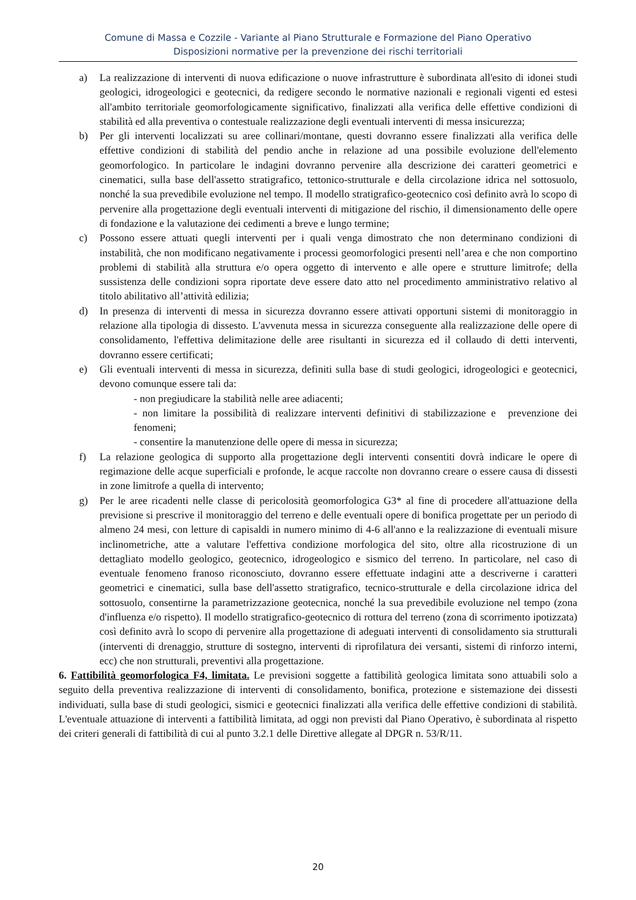Comune di Massa e Cozzile - Variante al Piano Strutturale e Formazione del Piano Operativo
Disposizioni normative per la prevenzione dei rischi territoriali
a) La realizzazione di interventi di nuova edificazione o nuove infrastrutture è subordinata all'esito di idonei studi geologici, idrogeologici e geotecnici, da redigere secondo le normative nazionali e regionali vigenti ed estesi all'ambito territoriale geomorfologicamente significativo, finalizzati alla verifica delle effettive condizioni di stabilità ed alla preventiva o contestuale realizzazione degli eventuali interventi di messa insicurezza;
b) Per gli interventi localizzati su aree collinari/montane, questi dovranno essere finalizzati alla verifica delle effettive condizioni di stabilità del pendio anche in relazione ad una possibile evoluzione dell'elemento geomorfologico. In particolare le indagini dovranno pervenire alla descrizione dei caratteri geometrici e cinematici, sulla base dell'assetto stratigrafico, tettonico-strutturale e della circolazione idrica nel sottosuolo, nonché la sua prevedibile evoluzione nel tempo. Il modello stratigrafico-geotecnico così definito avrà lo scopo di pervenire alla progettazione degli eventuali interventi di mitigazione del rischio, il dimensionamento delle opere di fondazione e la valutazione dei cedimenti a breve e lungo termine;
c) Possono essere attuati quegli interventi per i quali venga dimostrato che non determinano condizioni di instabilità, che non modificano negativamente i processi geomorfologici presenti nell’area e che non comportino problemi di stabilità alla struttura e/o opera oggetto di intervento e alle opere e strutture limitrofe; della sussistenza delle condizioni sopra riportate deve essere dato atto nel procedimento amministrativo relativo al titolo abilitativo all’attività edilizia;
d) In presenza di interventi di messa in sicurezza dovranno essere attivati opportuni sistemi di monitoraggio in relazione alla tipologia di dissesto. L'avvenuta messa in sicurezza conseguente alla realizzazione delle opere di consolidamento, l'effettiva delimitazione delle aree risultanti in sicurezza ed il collaudo di detti interventi, dovranno essere certificati;
e) Gli eventuali interventi di messa in sicurezza, definiti sulla base di studi geologici, idrogeologici e geotecnici, devono comunque essere tali da:
- non pregiudicare la stabilità nelle aree adiacenti;
- non limitare la possibilità di realizzare interventi definitivi di stabilizzazione e prevenzione dei fenomeni;
- consentire la manutenzione delle opere di messa in sicurezza;
f) La relazione geologica di supporto alla progettazione degli interventi consentiti dovrà indicare le opere di regimazione delle acque superficiali e profonde, le acque raccolte non dovranno creare o essere causa di dissesti in zone limitrofe a quella di intervento;
g) Per le aree ricadenti nelle classe di pericolosità geomorfologica G3* al fine di procedere all'attuazione della previsione si prescrive il monitoraggio del terreno e delle eventuali opere di bonifica progettate per un periodo di almeno 24 mesi, con letture di capisaldi in numero minimo di 4-6 all'anno e la realizzazione di eventuali misure inclinometriche, atte a valutare l'effettiva condizione morfologica del sito, oltre alla ricostruzione di un dettagliato modello geologico, geotecnico, idrogeologico e sismico del terreno. In particolare, nel caso di eventuale fenomeno franoso riconosciuto, dovranno essere effettuate indagini atte a descriverne i caratteri geometrici e cinematici, sulla base dell'assetto stratigrafico, tecnico-strutturale e della circolazione idrica del sottosuolo, consentirne la parametrizzazione geotecnica, nonché la sua prevedibile evoluzione nel tempo (zona d'influenza e/o rispetto). Il modello stratigrafico-geotecnico di rottura del terreno (zona di scorrimento ipotizzata) così definito avrà lo scopo di pervenire alla progettazione di adeguati interventi di consolidamento sia strutturali (interventi di drenaggio, strutture di sostegno, interventi di riprofilatura dei versanti, sistemi di rinforzo interni, ecc) che non strutturali, preventivi alla progettazione.
6. Fattibilità geomorfologica F4, limitata. Le previsioni soggette a fattibilità geologica limitata sono attuabili solo a seguito della preventiva realizzazione di interventi di consolidamento, bonifica, protezione e sistemazione dei dissesti individuati, sulla base di studi geologici, sismici e geotecnici finalizzati alla verifica delle effettive condizioni di stabilità. L'eventuale attuazione di interventi a fattibilità limitata, ad oggi non previsti dal Piano Operativo, è subordinata al rispetto dei criteri generali di fattibilità di cui al punto 3.2.1 delle Direttive allegate al DPGR n. 53/R/11.
20